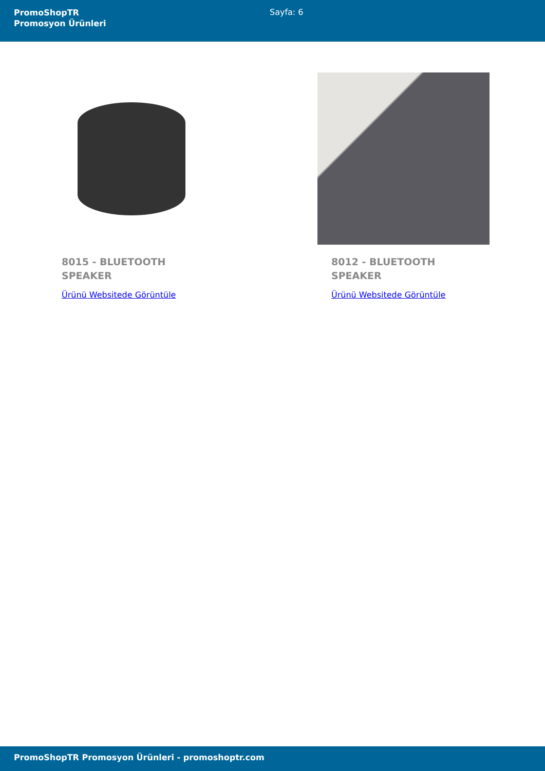PromoShopTR
Promosyon Ürünleri
Sayfa: 6
8015 - BLUETOOTH SPEAKER
Ürünü Websitede Görüntüle
8012 - BLUETOOTH SPEAKER
Ürünü Websitede Görüntüle
PromoShopTR Promosyon Ürünleri - promoshoptr.com